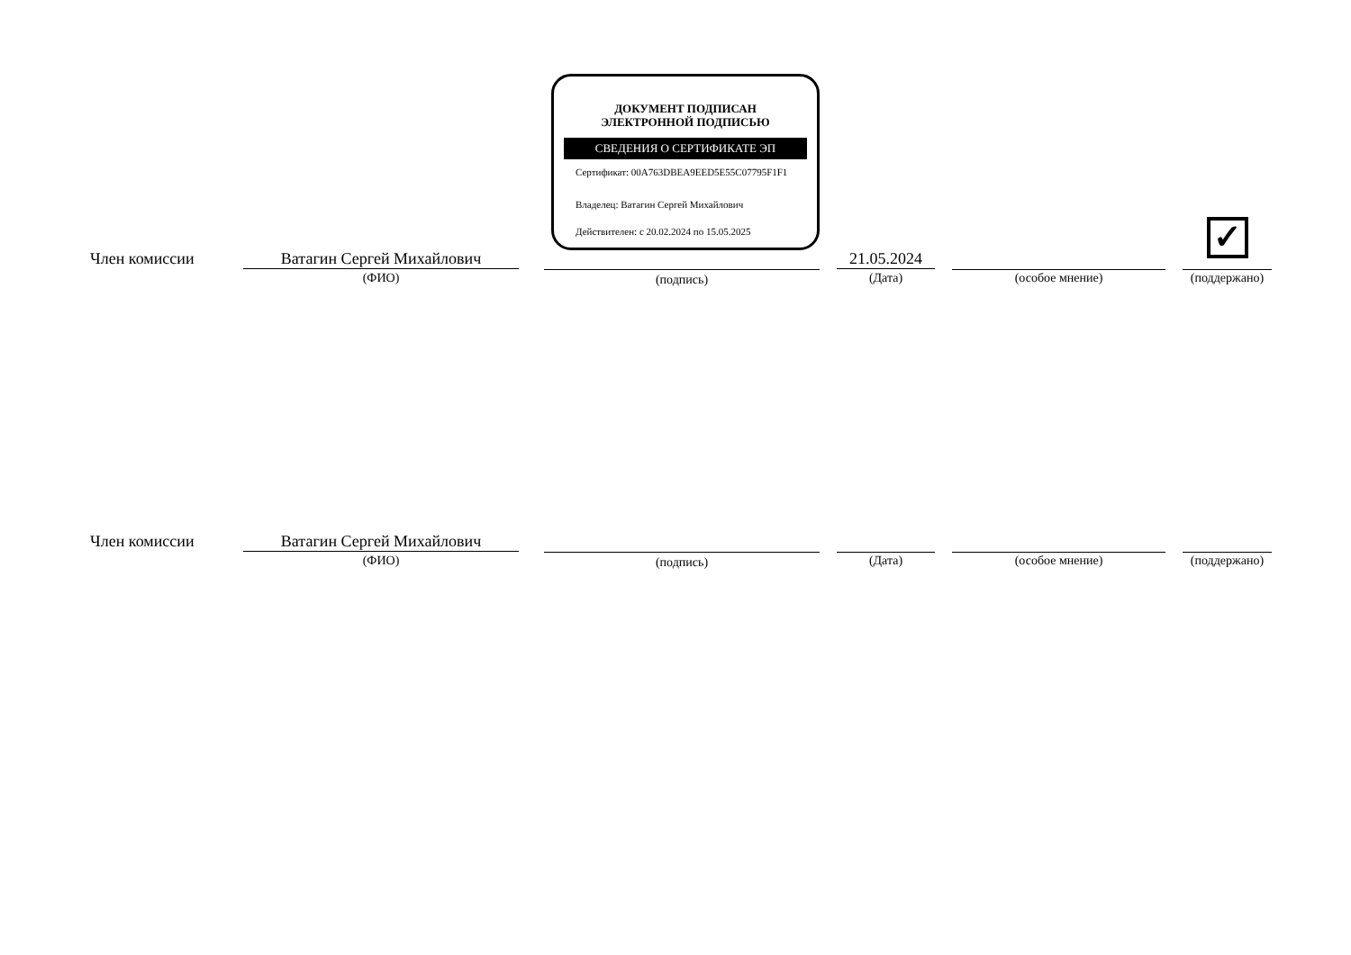ДОКУМЕНТ ПОДПИСАН
ЭЛЕКТРОННОЙ ПОДПИСЬЮ
СВЕДЕНИЯ О СЕРТИФИКАТЕ ЭП
Сертификат: 00A763DBEA9EED5E55C07795F1F1
Владелец: Ватагин Сергей Михайлович
Действителен: с 20.02.2024 по 15.05.2025
✓
Член комиссии Ватагин Сергей Михайлович
(ФИО) (подпись)
21.05.2024
(Дата) (особое мнение) (поддержано)
Член комиссии Ватагин Сергей Михайлович
(ФИО) (подпись) (Дата) (особое мнение) (поддержано)